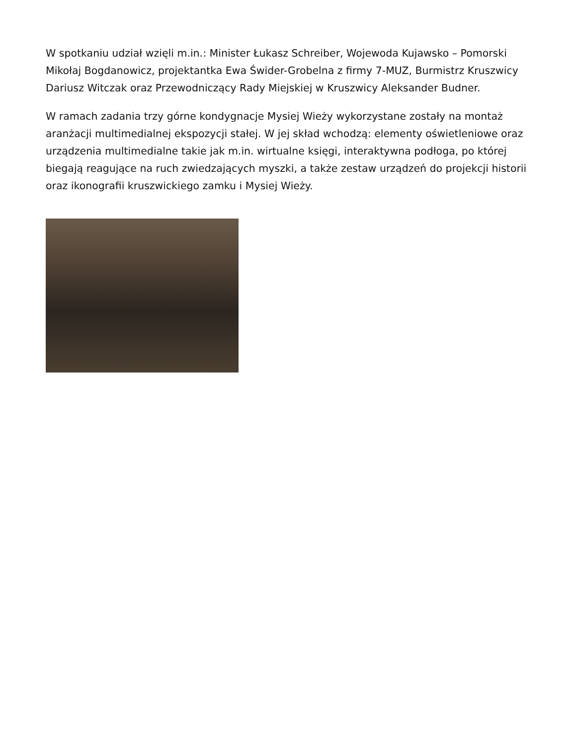W spotkaniu udział wzięli m.in.: Minister Łukasz Schreiber, Wojewoda Kujawsko – Pomorski Mikołaj Bogdanowicz, projektantka Ewa Świder-Grobelna z firmy 7-MUZ, Burmistrz Kruszwicy Dariusz Witczak oraz Przewodniczący Rady Miejskiej w Kruszwicy Aleksander Budner.
W ramach zadania trzy górne kondygnacje Mysiej Wieży wykorzystane zostały na montaż aranżacji multimedialnej ekspozycji stałej. W jej skład wchodzą: elementy oświetleniowe oraz urządzenia multimedialne takie jak m.in. wirtualne księgi, interaktywna podłoga, po której biegają reagujące na ruch zwiedzających myszki, a także zestaw urządzeń do projekcji historii oraz ikonografii kruszwickiego zamku i Mysiej Wieży.